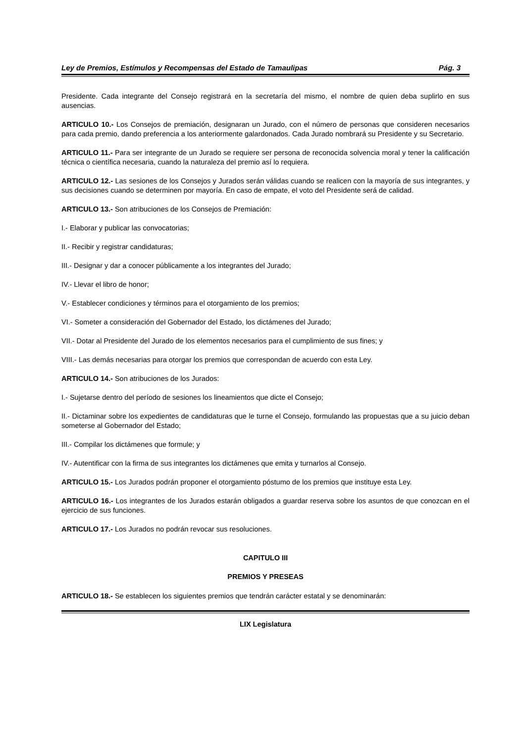Ley de Premios, Estímulos y Recompensas del Estado de Tamaulipas Pág. 3
Presidente. Cada integrante del Consejo registrará en la secretaría del mismo, el nombre de quien deba suplirlo en sus ausencias.
ARTICULO 10.- Los Consejos de premiación, designaran un Jurado, con el número de personas que consideren necesarios para cada premio, dando preferencia a los anteriormente galardonados. Cada Jurado nombrará su Presidente y su Secretario.
ARTICULO 11.- Para ser integrante de un Jurado se requiere ser persona de reconocida solvencia moral y tener la calificación técnica o científica necesaria, cuando la naturaleza del premio así lo requiera.
ARTICULO 12.- Las sesiones de los Consejos y Jurados serán válidas cuando se realicen con la mayoría de sus integrantes, y sus decisiones cuando se determinen por mayoría. En caso de empate, el voto del Presidente será de calidad.
ARTICULO 13.- Son atribuciones de los Consejos de Premiación:
I.- Elaborar y publicar las convocatorias;
II.- Recibir y registrar candidaturas;
III.- Designar y dar a conocer públicamente a los integrantes del Jurado;
IV.- Llevar el libro de honor;
V.- Establecer condiciones y términos para el otorgamiento de los premios;
VI.- Someter a consideración del Gobernador del Estado, los dictámenes del Jurado;
VII.- Dotar al Presidente del Jurado de los elementos necesarios para el cumplimiento de sus fines; y
VIII.- Las demás necesarias para otorgar los premios que correspondan de acuerdo con esta Ley.
ARTICULO 14.- Son atribuciones de los Jurados:
I.- Sujetarse dentro del período de sesiones los lineamientos que dicte el Consejo;
II.- Dictaminar sobre los expedientes de candidaturas que le turne el Consejo, formulando las propuestas que a su juicio deban someterse al Gobernador del Estado;
III.- Compilar los dictámenes que formule; y
IV.- Autentificar con la firma de sus integrantes los dictámenes que emita y turnarlos al Consejo.
ARTICULO 15.- Los Jurados podrán proponer el otorgamiento póstumo de los premios que instituye esta Ley.
ARTICULO 16.- Los integrantes de los Jurados estarán obligados a guardar reserva sobre los asuntos de que conozcan en el ejercicio de sus funciones.
ARTICULO 17.- Los Jurados no podrán revocar sus resoluciones.
CAPITULO III
PREMIOS Y PRESEAS
ARTICULO 18.- Se establecen los siguientes premios que tendrán carácter estatal y se denominarán:
LIX Legislatura